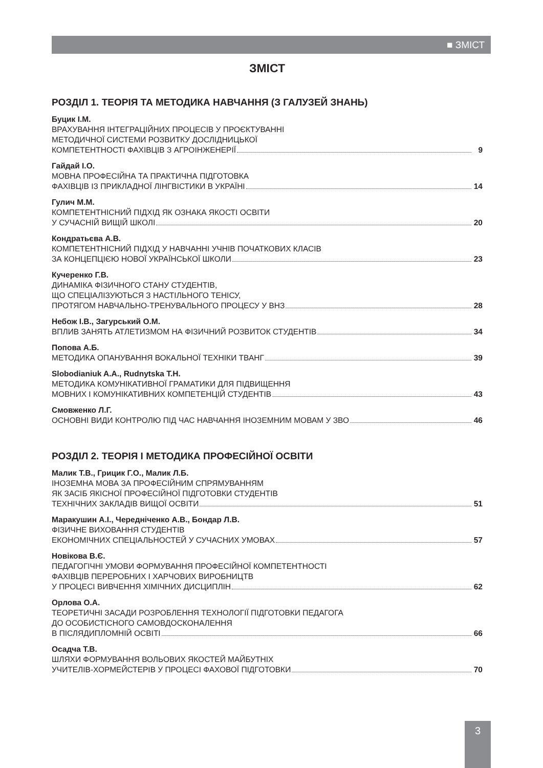■ ЗМІСТ
ЗМІСТ
РОЗДІЛ 1. ТЕОРІЯ ТА МЕТОДИКА НАВЧАННЯ (З ГАЛУЗЕЙ ЗНАНЬ)
Буцик І.М.
ВРАХУВАННЯ ІНТЕГРАЦІЙНИХ ПРОЦЕСІВ У ПРОЄКТУВАННІ
МЕТОДИЧНОЇ СИСТЕМИ РОЗВИТКУ ДОСЛІДНИЦЬКОЇ
КОМПЕТЕНТНОСТІ ФАХІВЦІВ З АГРОІНЖЕНЕРІЇ 9
Гайдай І.О.
МОВНА ПРОФЕСІЙНА ТА ПРАКТИЧНА ПІДГОТОВКА
ФАХІВЦІВ ІЗ ПРИКЛАДНОЇ ЛІНГВІСТИКИ В УКРАЇНІ 14
Гулич М.М.
КОМПЕТЕНТНІСНИЙ ПІДХІД ЯК ОЗНАКА ЯКОСТІ ОСВІТИ
У СУЧАСНІЙ ВИЩІЙ ШКОЛІ 20
Кондратьєва А.В.
КОМПЕТЕНТНІСНИЙ ПІДХІД У НАВЧАННІ УЧНІВ ПОЧАТКОВИХ КЛАСІВ
ЗА КОНЦЕПЦІЄЮ НОВОЇ УКРАЇНСЬКОЇ ШКОЛИ 23
Кучеренко Г.В.
ДИНАМІКА ФІЗИЧНОГО СТАНУ СТУДЕНТІВ,
ЩО СПЕЦІАЛІЗУЮТЬСЯ З НАСТІЛЬНОГО ТЕНІСУ,
ПРОТЯГОМ НАВЧАЛЬНО-ТРЕНУВАЛЬНОГО ПРОЦЕСУ У ВНЗ 28
Небож І.В., Загурський О.М.
ВПЛИВ ЗАНЯТЬ АТЛЕТИЗМОМ НА ФІЗИЧНИЙ РОЗВИТОК СТУДЕНТІВ 34
Попова А.Б.
МЕТОДИКА ОПАНУВАННЯ ВОКАЛЬНОЇ ТЕХНІКИ ТВАНГ 39
Slobodianiuk A.A., Rudnytska T.H.
МЕТОДИКА КОМУНІКАТИВНОЇ ГРАМАТИКИ ДЛЯ ПІДВИЩЕННЯ
МОВНИХ І КОМУНІКАТИВНИХ КОМПЕТЕНЦІЙ СТУДЕНТІВ 43
Смовженко Л.Г.
ОСНОВНІ ВИДИ КОНТРОЛЮ ПІД ЧАС НАВЧАННЯ ІНОЗЕМНИМ МОВАМ У ЗВО 46
РОЗДІЛ 2. ТЕОРІЯ І МЕТОДИКА ПРОФЕСІЙНОЇ ОСВІТИ
Малик Т.В., Грицик Г.О., Малик Л.Б.
ІНОЗЕМНА МОВА ЗА ПРОФЕСІЙНИМ СПРЯМУВАННЯМ
ЯК ЗАСІБ ЯКІСНОЇ ПРОФЕСІЙНОЇ ПІДГОТОВКИ СТУДЕНТІВ
ТЕХНІЧНИХ ЗАКЛАДІВ ВИЩОЇ ОСВІТИ 51
Маракушин А.І., Чередніченко А.В., Бондар Л.В.
ФІЗИЧНЕ ВИХОВАННЯ СТУДЕНТІВ
ЕКОНОМІЧНИХ СПЕЦІАЛЬНОСТЕЙ У СУЧАСНИХ УМОВАХ 57
Новікова В.Є.
ПЕДАГОГІЧНІ УМОВИ ФОРМУВАННЯ ПРОФЕСІЙНОЇ КОМПЕТЕНТНОСТІ
ФАХІВЦІВ ПЕРЕРОБНИХ І ХАРЧОВИХ ВИРОБНИЦТВ
У ПРОЦЕСІ ВИВЧЕННЯ ХІМІЧНИХ ДИСЦИПЛІН 62
Орлова О.А.
ТЕОРЕТИЧНІ ЗАСАДИ РОЗРОБЛЕННЯ ТЕХНОЛОГІЇ ПІДГОТОВКИ ПЕДАГОГА
ДО ОСОБИСТІСНОГО САМОВДОСКОНАЛЕННЯ
В ПІСЛЯДИПЛОМНІЙ ОСВІТІ 66
Осадча Т.В.
ШЛЯХИ ФОРМУВАННЯ ВОЛЬОВИХ ЯКОСТЕЙ МАЙБУТНІХ
УЧИТЕЛІВ-ХОРМЕЙСТЕРІВ У ПРОЦЕСІ ФАХОВОЇ ПІДГОТОВКИ 70
3